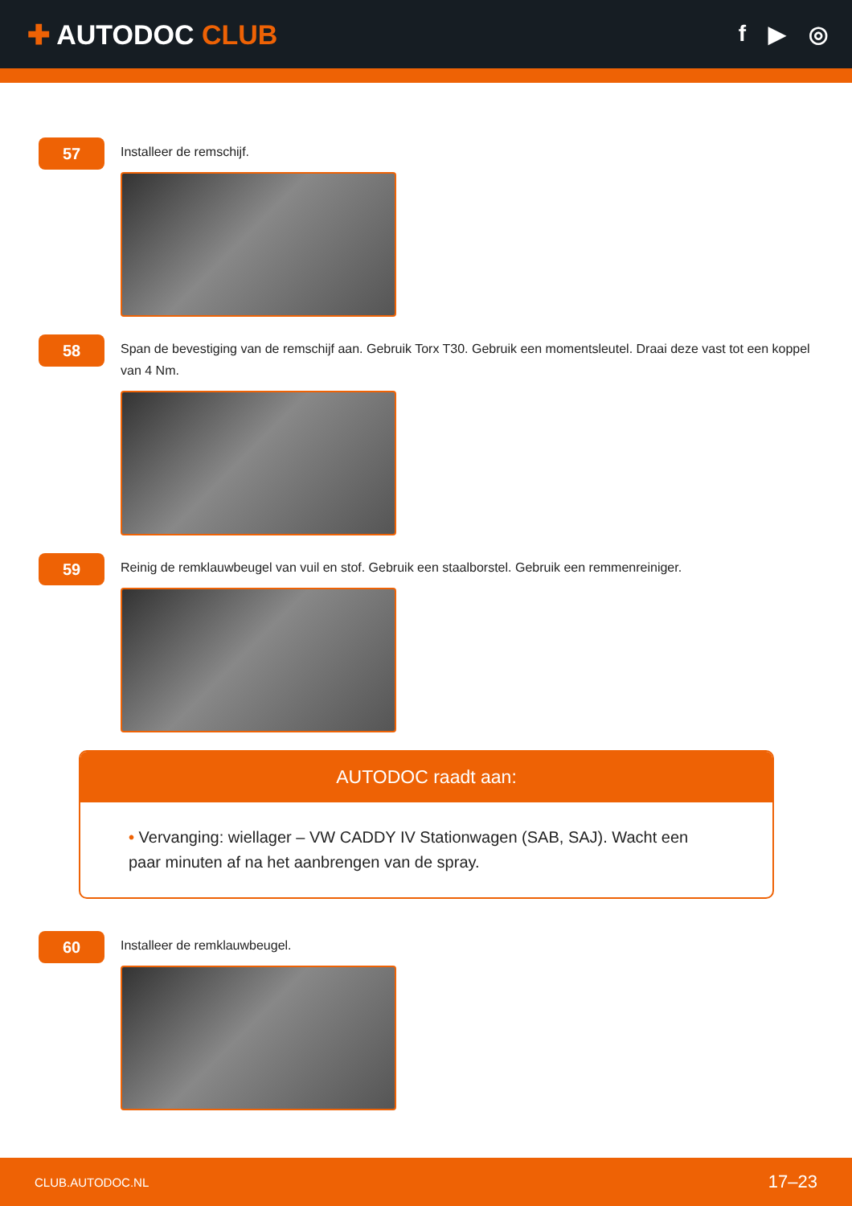✚ AUTODOC CLUB
f ▶ ◎
57
Installeer de remschijf.
58
Span de bevestiging van de remschijf aan. Gebruik Torx T30. Gebruik een momentsleutel. Draai deze vast tot een koppel van 4 Nm.
59
Reinig de remklauwbeugel van vuil en stof. Gebruik een staalborstel. Gebruik een remmenreiniger.
AUTODOC raadt aan:
• Vervanging: wiellager – VW CADDY IV Stationwagen (SAB, SAJ). Wacht een paar minuten af na het aanbrengen van de spray.
60
Installeer de remklauwbeugel.
CLUB.AUTODOC.NL 17–23